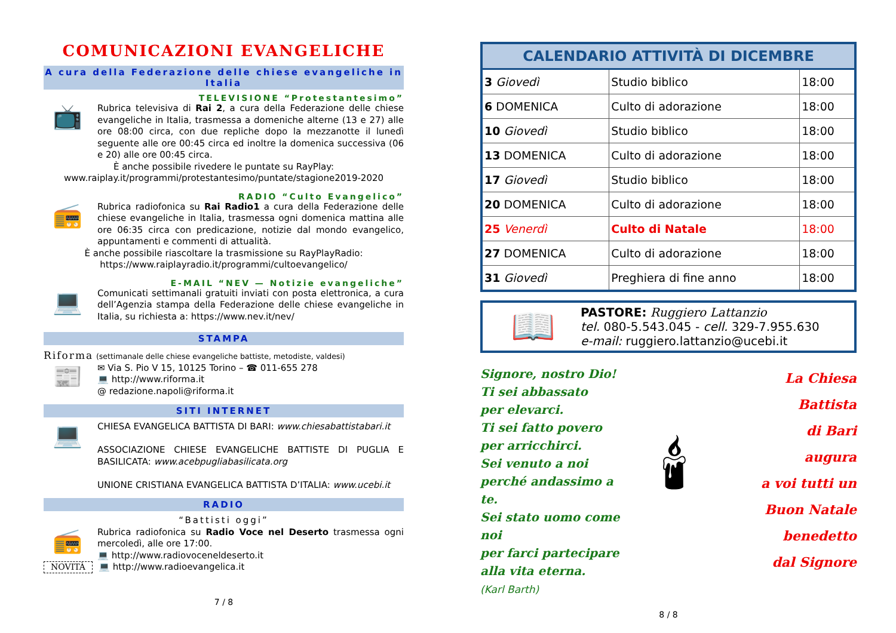COMUNICAZIONI EVANGELICHE
A cura della Federazione delle chiese evangeliche in Italia
TELEVISIONE “Protestantesimo”
📺
Rubrica televisiva di Rai 2, a cura della Federazione delle chiese evangeliche in Italia, trasmessa a domeniche alterne (13 e 27) alle ore 08:00 circa, con due repliche dopo la mezzanotte il lunedì seguente alle ore 00:45 circa ed inoltre la domenica successiva (06 e 20) alle ore 00:45 circa.
È anche possibile rivedere le puntate su RayPlay:
www.raiplay.it/programmi/protestantesimo/puntate/stagione2019-2020
RADIO “Culto Evangelico”
📻
Rubrica radiofonica su Rai Radio1 a cura della Federazione delle chiese evangeliche in Italia, trasmessa ogni domenica mattina alle ore 06:35 circa con predicazione, notizie dal mondo evangelico, appuntamenti e commenti di attualità.
È anche possibile riascoltare la trasmissione su RayPlayRadio:
https://www.raiplayradio.it/programmi/cultoevangelico/
E-MAIL “NEV — Notizie evangeliche”
💻
Comunicati settimanali gratuiti inviati con posta elettronica, a cura dell’Agenzia stampa della Federazione delle chiese evangeliche in Italia, su richiesta a: https://www.nev.it/nev/
STAMPA
Riforma (settimanale delle chiese evangeliche battiste, metodiste, valdesi)
📰
✉ Via S. Pio V 15, 10125 Torino – ☎ 011-655 278
💻 http://www.riforma.it
@ redazione.napoli@riforma.it
SITI INTERNET
💻
CHIESA EVANGELICA BATTISTA DI BARI: www.chiesabattistabari.it
ASSOCIAZIONE CHIESE EVANGELICHE BATTISTE DI PUGLIA E BASILICATA: www.acebpugliabasilicata.org
UNIONE CRISTIANA EVANGELICA BATTISTA D’ITALIA: www.ucebi.it
RADIO
“Battisti oggi”
📻
Rubrica radiofonica su Radio Voce nel Deserto trasmessa ogni mercoledì, alle ore 17:00.
💻 http://www.radiovoceneldeserto.it
NOVITÀ
💻 http://www.radioevangelica.it
7 / 8
| CALENDARIO ATTIVITÀ DI DICEMBRE | | |
| --- | --- | --- |
| 3 Giovedì | Studio biblico | 18:00 |
| 6 DOMENICA | Culto di adorazione | 18:00 |
| 10 Giovedì | Studio biblico | 18:00 |
| 13 DOMENICA | Culto di adorazione | 18:00 |
| 17 Giovedì | Studio biblico | 18:00 |
| 20 DOMENICA | Culto di adorazione | 18:00 |
| 25 Venerdì | Culto di Natale | 18:00 |
| 27 DOMENICA | Culto di adorazione | 18:00 |
| 31 Giovedì | Preghiera di fine anno | 18:00 |
📖
PASTORE: Ruggiero Lattanzio
tel. 080-5.543.045 - cell. 329-7.955.630
e-mail: ruggiero.lattanzio@ucebi.it
Signore, nostro Dio!
Ti sei abbassato
per elevarci.
Ti sei fatto povero
per arricchirci.
Sei venuto a noi
perché andassimo a te.
Sei stato uomo come noi
per farci partecipare
alla vita eterna.
(Karl Barth)
🕯
La Chiesa Battista
di Bari
augura
a voi tutti un
Buon Natale
benedetto
dal Signore
8 / 8